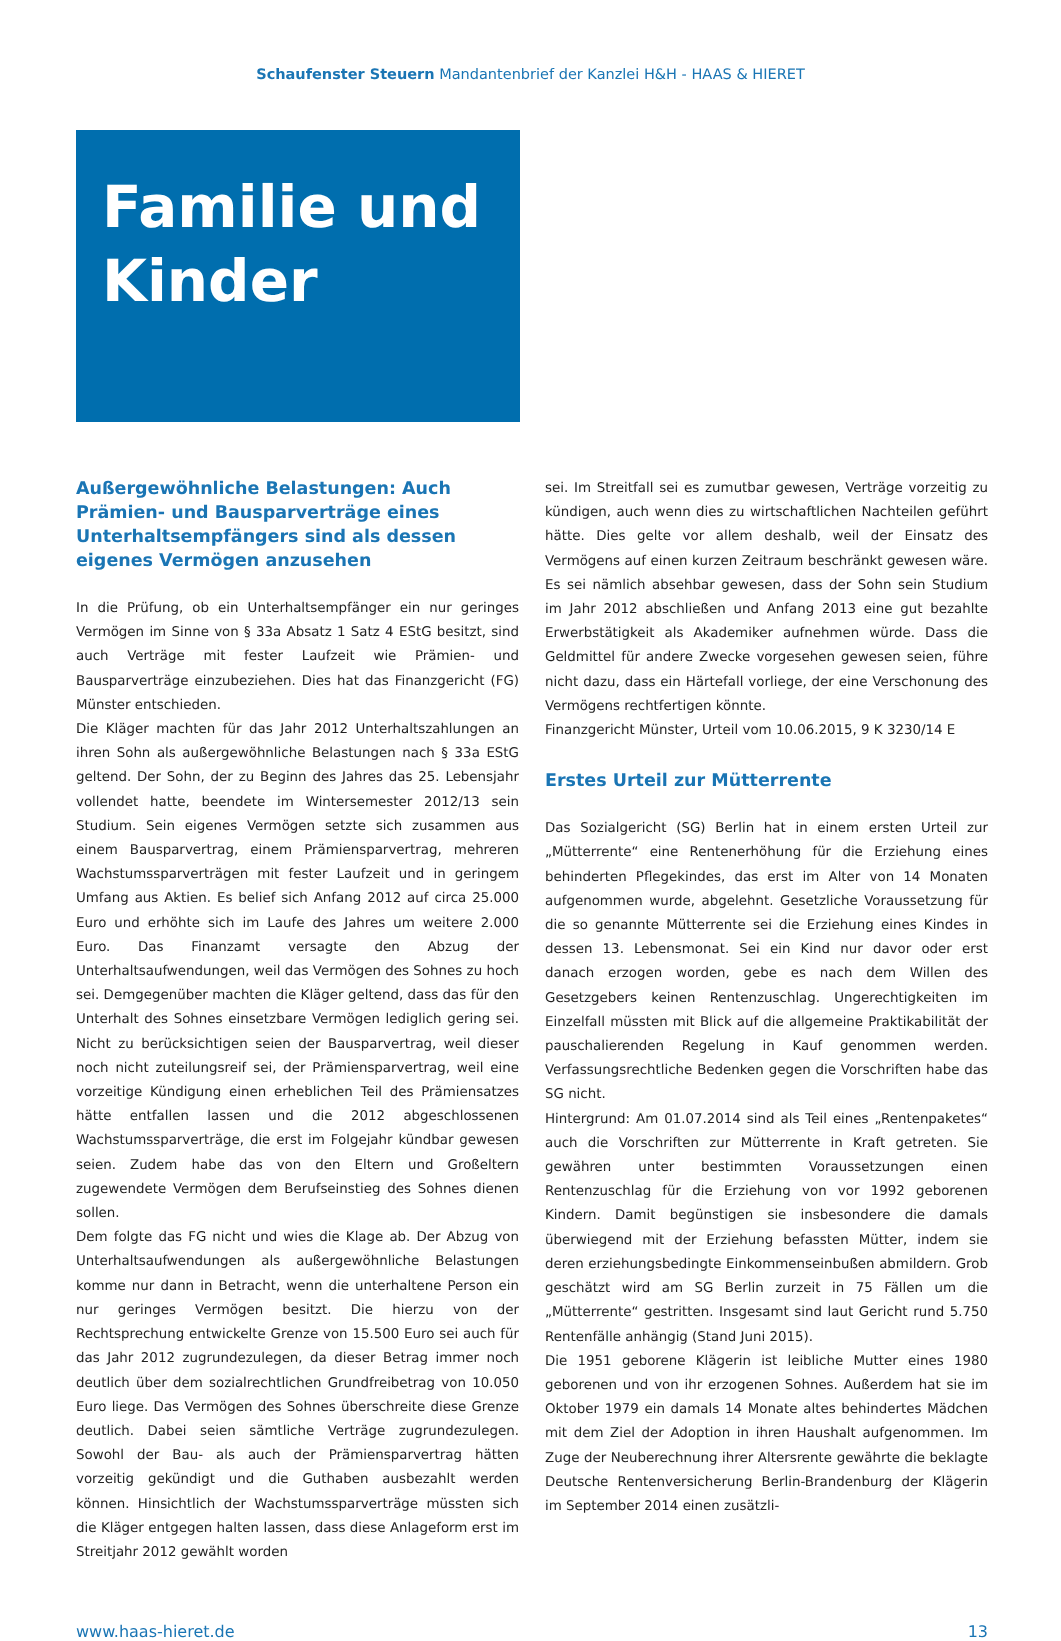Schaufenster Steuern Mandantenbrief der Kanzlei H&H - HAAS & HIERET
Familie und Kinder
Außergewöhnliche Belastungen: Auch Prämien- und Bausparverträge eines Unterhaltsempfängers sind als dessen eigenes Vermögen anzusehen
In die Prüfung, ob ein Unterhaltsempfänger ein nur geringes Vermögen im Sinne von § 33a Absatz 1 Satz 4 EStG besitzt, sind auch Verträge mit fester Laufzeit wie Prämien- und Bausparverträge einzubeziehen. Dies hat das Finanzgericht (FG) Münster entschieden.
Die Kläger machten für das Jahr 2012 Unterhaltszahlungen an ihren Sohn als außergewöhnliche Belastungen nach § 33a EStG geltend. Der Sohn, der zu Beginn des Jahres das 25. Lebensjahr vollendet hatte, beendete im Wintersemester 2012/13 sein Studium. Sein eigenes Vermögen setzte sich zusammen aus einem Bausparvertrag, einem Prämiensparvertrag, mehreren Wachstumssparverträgen mit fester Laufzeit und in geringem Umfang aus Aktien. Es belief sich Anfang 2012 auf circa 25.000 Euro und erhöhte sich im Laufe des Jahres um weitere 2.000 Euro. Das Finanzamt versagte den Abzug der Unterhaltsaufwendungen, weil das Vermögen des Sohnes zu hoch sei. Demgegenüber machten die Kläger geltend, dass das für den Unterhalt des Sohnes einsetzbare Vermögen lediglich gering sei. Nicht zu berücksichtigen seien der Bausparvertrag, weil dieser noch nicht zuteilungsreif sei, der Prämiensparvertrag, weil eine vorzeitige Kündigung einen erheblichen Teil des Prämiensatzes hätte entfallen lassen und die 2012 abgeschlossenen Wachstumssparverträge, die erst im Folgejahr kündbar gewesen seien. Zudem habe das von den Eltern und Großeltern zugewendete Vermögen dem Berufseinstieg des Sohnes dienen sollen.
Dem folgte das FG nicht und wies die Klage ab. Der Abzug von Unterhaltsaufwendungen als außergewöhnliche Belastungen komme nur dann in Betracht, wenn die unterhaltene Person ein nur geringes Vermögen besitzt. Die hierzu von der Rechtsprechung entwickelte Grenze von 15.500 Euro sei auch für das Jahr 2012 zugrundezulegen, da dieser Betrag immer noch deutlich über dem sozialrechtlichen Grundfreibetrag von 10.050 Euro liege. Das Vermögen des Sohnes überschreite diese Grenze deutlich. Dabei seien sämtliche Verträge zugrundezulegen. Sowohl der Bau- als auch der Prämiensparvertrag hätten vorzeitig gekündigt und die Guthaben ausbezahlt werden können. Hinsichtlich der Wachstumssparverträge müssten sich die Kläger entgegen halten lassen, dass diese Anlageform erst im Streitjahr 2012 gewählt worden
sei. Im Streitfall sei es zumutbar gewesen, Verträge vorzeitig zu kündigen, auch wenn dies zu wirtschaftlichen Nachteilen geführt hätte. Dies gelte vor allem deshalb, weil der Einsatz des Vermögens auf einen kurzen Zeitraum beschränkt gewesen wäre. Es sei nämlich absehbar gewesen, dass der Sohn sein Studium im Jahr 2012 abschließen und Anfang 2013 eine gut bezahlte Erwerbstätigkeit als Akademiker aufnehmen würde. Dass die Geldmittel für andere Zwecke vorgesehen gewesen seien, führe nicht dazu, dass ein Härtefall vorliege, der eine Verschonung des Vermögens rechtfertigen könnte.
Finanzgericht Münster, Urteil vom 10.06.2015, 9 K 3230/14 E
Erstes Urteil zur Mütterrente
Das Sozialgericht (SG) Berlin hat in einem ersten Urteil zur „Mütterrente“ eine Rentenerhöhung für die Erziehung eines behinderten Pflegekindes, das erst im Alter von 14 Monaten aufgenommen wurde, abgelehnt. Gesetzliche Voraussetzung für die so genannte Mütterrente sei die Erziehung eines Kindes in dessen 13. Lebensmonat. Sei ein Kind nur davor oder erst danach erzogen worden, gebe es nach dem Willen des Gesetzgebers keinen Rentenzuschlag. Ungerechtigkeiten im Einzelfall müssten mit Blick auf die allgemeine Praktikabilität der pauschalierenden Regelung in Kauf genommen werden. Verfassungsrechtliche Bedenken gegen die Vorschriften habe das SG nicht.
Hintergrund: Am 01.07.2014 sind als Teil eines „Rentenpaketes“ auch die Vorschriften zur Mütterrente in Kraft getreten. Sie gewähren unter bestimmten Voraussetzungen einen Rentenzuschlag für die Erziehung von vor 1992 geborenen Kindern. Damit begünstigen sie insbesondere die damals überwiegend mit der Erziehung befassten Mütter, indem sie deren erziehungsbedingte Einkommenseinbußen abmildern. Grob geschätzt wird am SG Berlin zurzeit in 75 Fällen um die „Mütterrente“ gestritten. Insgesamt sind laut Gericht rund 5.750 Rentenfälle anhängig (Stand Juni 2015).
Die 1951 geborene Klägerin ist leibliche Mutter eines 1980 geborenen und von ihr erzogenen Sohnes. Außerdem hat sie im Oktober 1979 ein damals 14 Monate altes behindertes Mädchen mit dem Ziel der Adoption in ihren Haushalt aufgenommen. Im Zuge der Neuberechnung ihrer Altersrente gewährte die beklagte Deutsche Rentenversicherung Berlin-Brandenburg der Klägerin im September 2014 einen zusätzli-
www.haas-hieret.de 13